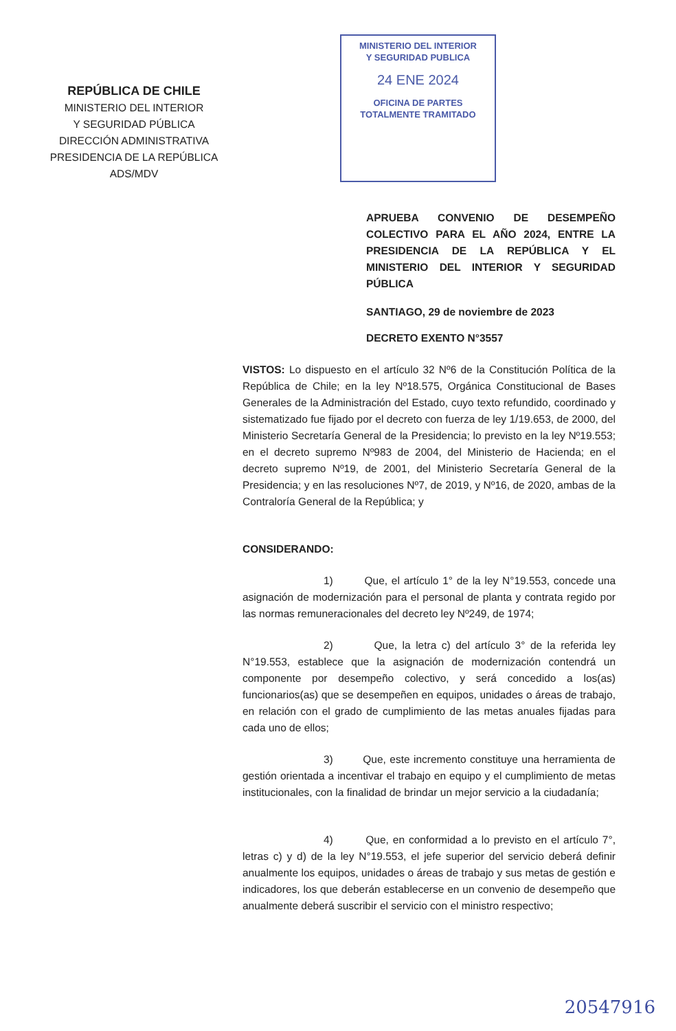REPÚBLICA DE CHILE
MINISTERIO DEL INTERIOR
Y SEGURIDAD PÚBLICA
DIRECCIÓN ADMINISTRATIVA
PRESIDENCIA DE LA REPÚBLICA
ADS/MDV
MINISTERIO DEL INTERIOR
Y SEGURIDAD PUBLICA
24 ENE 2024
OFICINA DE PARTES
TOTALMENTE TRAMITADO
APRUEBA CONVENIO DE DESEMPEÑO COLECTIVO PARA EL AÑO 2024, ENTRE LA PRESIDENCIA DE LA REPÚBLICA Y EL MINISTERIO DEL INTERIOR Y SEGURIDAD PÚBLICA
SANTIAGO, 29 de noviembre de 2023
DECRETO EXENTO N°3557
VISTOS: Lo dispuesto en el artículo 32 Nº6 de la Constitución Política de la República de Chile; en la ley Nº18.575, Orgánica Constitucional de Bases Generales de la Administración del Estado, cuyo texto refundido, coordinado y sistematizado fue fijado por el decreto con fuerza de ley 1/19.653, de 2000, del Ministerio Secretaría General de la Presidencia; lo previsto en la ley Nº19.553; en el decreto supremo Nº983 de 2004, del Ministerio de Hacienda; en el decreto supremo Nº19, de 2001, del Ministerio Secretaría General de la Presidencia; y en las resoluciones Nº7, de 2019, y Nº16, de 2020, ambas de la Contraloría General de la República; y
CONSIDERANDO:
1) Que, el artículo 1° de la ley N°19.553, concede una asignación de modernización para el personal de planta y contrata regido por las normas remuneracionales del decreto ley Nº249, de 1974;
2) Que, la letra c) del artículo 3° de la referida ley N°19.553, establece que la asignación de modernización contendrá un componente por desempeño colectivo, y será concedido a los(as) funcionarios(as) que se desempeñen en equipos, unidades o áreas de trabajo, en relación con el grado de cumplimiento de las metas anuales fijadas para cada uno de ellos;
3) Que, este incremento constituye una herramienta de gestión orientada a incentivar el trabajo en equipo y el cumplimiento de metas institucionales, con la finalidad de brindar un mejor servicio a la ciudadanía;
4) Que, en conformidad a lo previsto en el artículo 7°, letras c) y d) de la ley N°19.553, el jefe superior del servicio deberá definir anualmente los equipos, unidades o áreas de trabajo y sus metas de gestión e indicadores, los que deberán establecerse en un convenio de desempeño que anualmente deberá suscribir el servicio con el ministro respectivo;
20547916